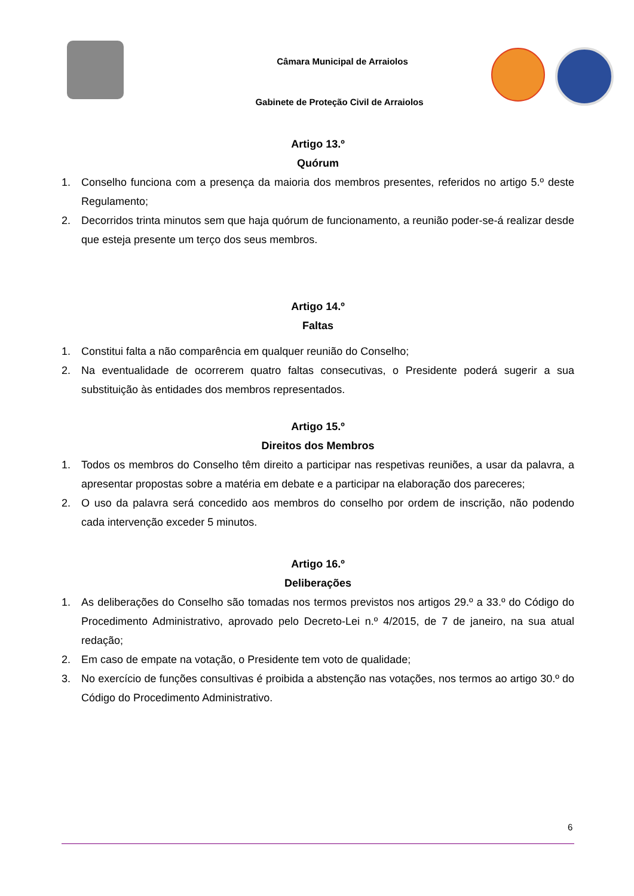Câmara Municipal de Arraiolos
Gabinete de Proteção Civil de Arraiolos
Artigo 13.º
Quórum
1. Conselho funciona com a presença da maioria dos membros presentes, referidos no artigo 5.º deste Regulamento;
2. Decorridos trinta minutos sem que haja quórum de funcionamento, a reunião poder-se-á realizar desde que esteja presente um terço dos seus membros.
Artigo 14.º
Faltas
1. Constitui falta a não comparência em qualquer reunião do Conselho;
2. Na eventualidade de ocorrerem quatro faltas consecutivas, o Presidente poderá sugerir a sua substituição às entidades dos membros representados.
Artigo 15.º
Direitos dos Membros
1. Todos os membros do Conselho têm direito a participar nas respetivas reuniões, a usar da palavra, a apresentar propostas sobre a matéria em debate e a participar na elaboração dos pareceres;
2. O uso da palavra será concedido aos membros do conselho por ordem de inscrição, não podendo cada intervenção exceder 5 minutos.
Artigo 16.º
Deliberações
1. As deliberações do Conselho são tomadas nos termos previstos nos artigos 29.º a 33.º do Código do Procedimento Administrativo, aprovado pelo Decreto-Lei n.º 4/2015, de 7 de janeiro, na sua atual redação;
2. Em caso de empate na votação, o Presidente tem voto de qualidade;
3. No exercício de funções consultivas é proibida a abstenção nas votações, nos termos ao artigo 30.º do Código do Procedimento Administrativo.
6